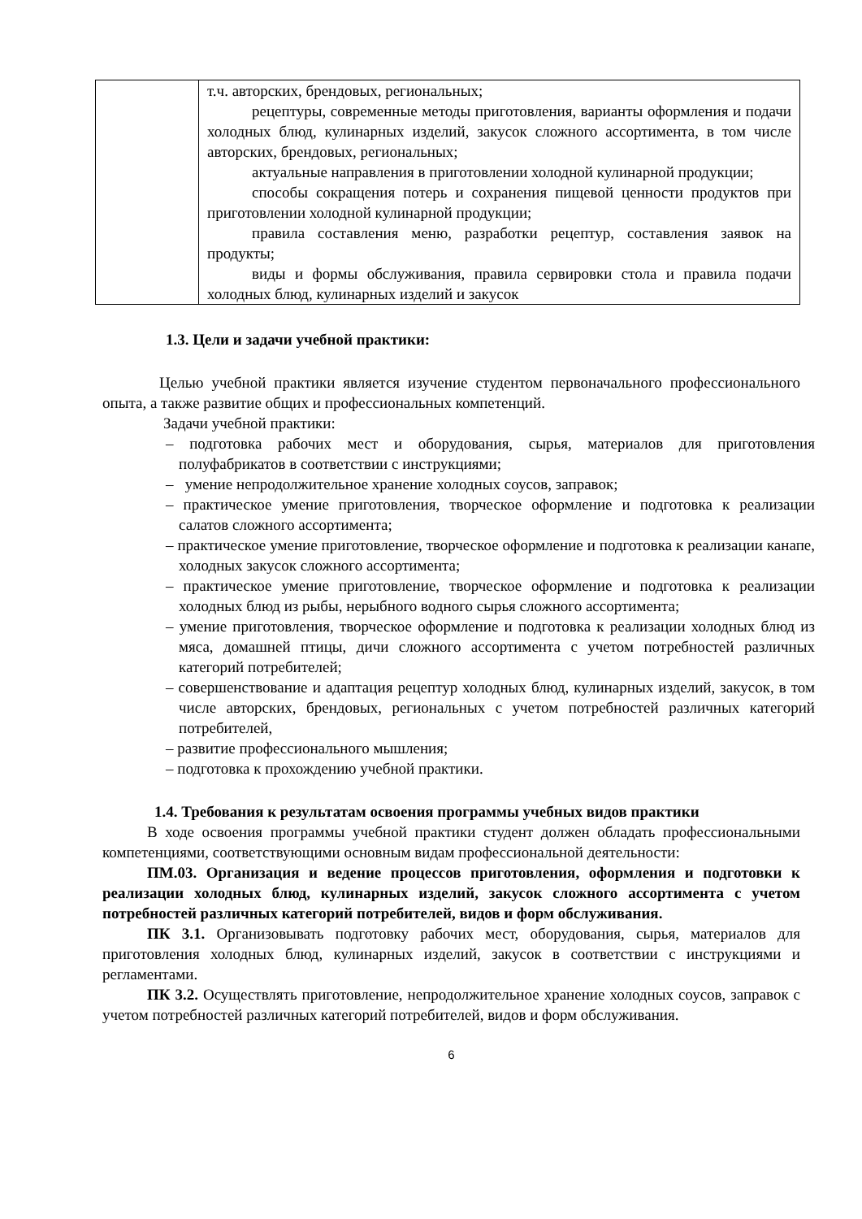| | т.ч. авторских, брендовых, региональных; рецептуры, современные методы приготовления, варианты оформления и подачи холодных блюд, кулинарных изделий, закусок сложного ассортимента, в том числе авторских, брендовых, региональных; актуальные направления в приготовлении холодной кулинарной продукции; способы сокращения потерь и сохранения пищевой ценности продуктов при приготовлении холодной кулинарной продукции; правила составления меню, разработки рецептур, составления заявок на продукты; виды и формы обслуживания, правила сервировки стола и правила подачи холодных блюд, кулинарных изделий и закусок |
1.3. Цели и задачи учебной практики:
Целью учебной практики является изучение студентом первоначального профессионального опыта, а также развитие общих и профессиональных компетенций.
Задачи учебной практики:
– подготовка рабочих мест и оборудования, сырья, материалов для приготовления полуфабрикатов в соответствии с инструкциями;
– умение непродолжительное хранение холодных соусов, заправок;
– практическое умение приготовления, творческое оформление и подготовка к реализации салатов сложного ассортимента;
– практическое умение приготовление, творческое оформление и подготовка к реализации канапе, холодных закусок сложного ассортимента;
– практическое умение приготовление, творческое оформление и подготовка к реализации холодных блюд из рыбы, нерыбного водного сырья сложного ассортимента;
– умение приготовления, творческое оформление и подготовка к реализации холодных блюд из мяса, домашней птицы, дичи сложного ассортимента с учетом потребностей различных категорий потребителей;
– совершенствование и адаптация рецептур холодных блюд, кулинарных изделий, закусок, в том числе авторских, брендовых, региональных с учетом потребностей различных категорий потребителей,
– развитие профессионального мышления;
– подготовка к прохождению учебной практики.
1.4. Требования к результатам освоения программы учебных видов практики
В ходе освоения программы учебной практики студент должен обладать профессиональными компетенциями, соответствующими основным видам профессиональной деятельности:
ПМ.03. Организация и ведение процессов приготовления, оформления и подготовки к реализации холодных блюд, кулинарных изделий, закусок сложного ассортимента с учетом потребностей различных категорий потребителей, видов и форм обслуживания.
ПК 3.1. Организовывать подготовку рабочих мест, оборудования, сырья, материалов для приготовления холодных блюд, кулинарных изделий, закусок в соответствии с инструкциями и регламентами.
ПК 3.2. Осуществлять приготовление, непродолжительное хранение холодных соусов, заправок с учетом потребностей различных категорий потребителей, видов и форм обслуживания.
6